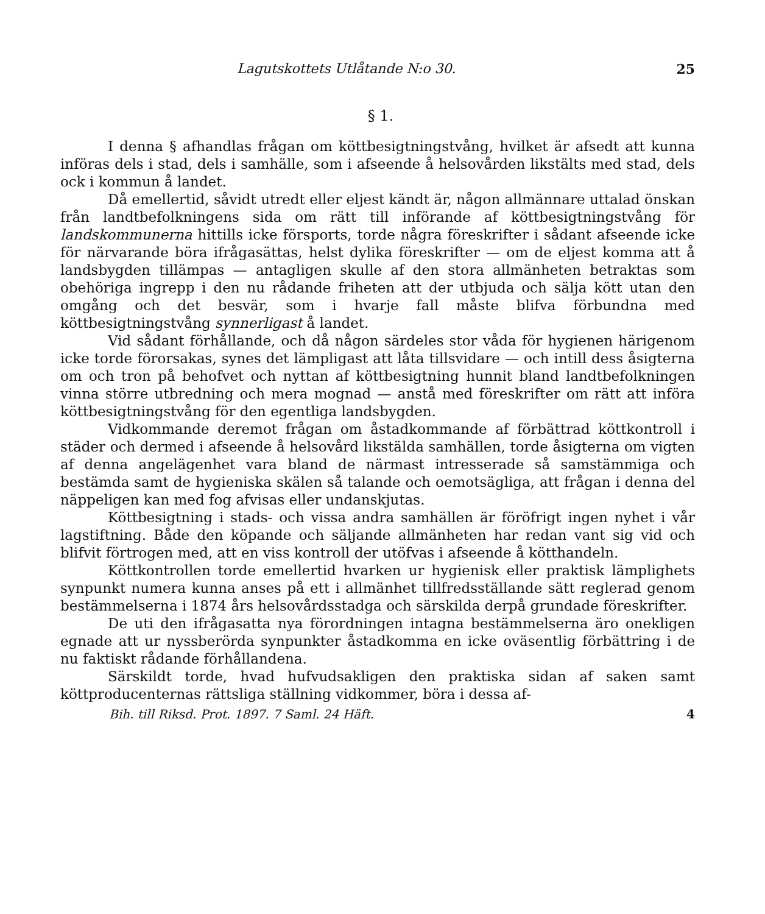Lagutskottets Utlåtande N:o 30. 25
§ 1.
I denna § afhandlas frågan om köttbesigtningstvång, hvilket är afsedt att kunna införas dels i stad, dels i samhälle, som i afseende å helsovården likstälts med stad, dels ock i kommun å landet.
Då emellertid, såvidt utredt eller eljest kändt är, någon allmännare uttalad önskan från landtbefolkningens sida om rätt till införande af köttbesigtningstvång för landskommunerna hittills icke försports, torde några föreskrifter i sådant afseende icke för närvarande böra ifrågasättas, helst dylika föreskrifter — om de eljest komma att å landsbygden tillämpas — antagligen skulle af den stora allmänheten betraktas som obehöriga ingrepp i den nu rådande friheten att der utbjuda och sälja kött utan den omgång och det besvär, som i hvarje fall måste blifva förbundna med köttbesigtningstvång synnerligast å landet.
Vid sådant förhållande, och då någon särdeles stor våda för hygienen härigenom icke torde förorsakas, synes det lämpligast att låta tillsvidare — och intill dess åsigterna om och tron på behofvet och nyttan af köttbesigtning hunnit bland landtbefolkningen vinna större utbredning och mera mognad — anstå med föreskrifter om rätt att införa köttbesigtningstvång för den egentliga landsbygden.
Vidkommande deremot frågan om åstadkommande af förbättrad köttkontroll i städer och dermed i afseende å helsovård likstälda samhällen, torde åsigterna om vigten af denna angelägenhet vara bland de närmast intresserade så samstämmiga och bestämda samt de hygieniska skälen så talande och oemotsägliga, att frågan i denna del näppeligen kan med fog afvisas eller undanskjutas.
Köttbesigtning i stads- och vissa andra samhällen är föröfrigt ingen nyhet i vår lagstiftning. Både den köpande och säljande allmänheten har redan vant sig vid och blifvit förtrogen med, att en viss kontroll der utöfvas i afseende å kötthandeln.
Köttkontrollen torde emellertid hvarken ur hygienisk eller praktisk lämplighets synpunkt numera kunna anses på ett i allmänhet tillfredsställande sätt reglerad genom bestämmelserna i 1874 års helsovårdsstadga och särskilda derpå grundade föreskrifter.
De uti den ifrågasatta nya förordningen intagna bestämmelserna äro onekligen egnade att ur nyssberörda synpunkter åstadkomma en icke oväsentlig förbättring i de nu faktiskt rådande förhållandena.
Särskildt torde, hvad hufvudsakligen den praktiska sidan af saken samt köttproducenternas rättsliga ställning vidkommer, böra i dessa af-
Bih. till Riksd. Prot. 1897. 7 Saml. 24 Häft. 4